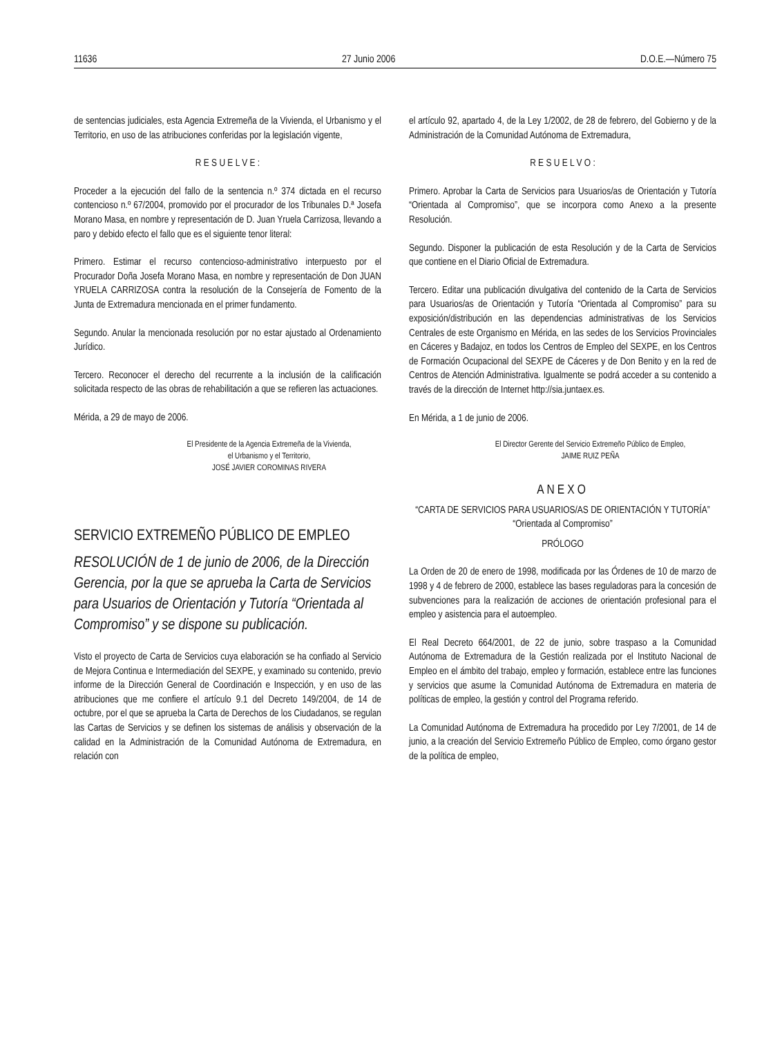11636 27 Junio 2006 D.O.E.—Número 75
de sentencias judiciales, esta Agencia Extremeña de la Vivienda, el Urbanismo y el Territorio, en uso de las atribuciones conferidas por la legislación vigente,
R E S U E L V E :
Proceder a la ejecución del fallo de la sentencia n.º 374 dictada en el recurso contencioso n.º 67/2004, promovido por el procurador de los Tribunales D.ª Josefa Morano Masa, en nombre y representación de D. Juan Yruela Carrizosa, llevando a paro y debido efecto el fallo que es el siguiente tenor literal:
Primero. Estimar el recurso contencioso-administrativo interpuesto por el Procurador Doña Josefa Morano Masa, en nombre y representación de Don JUAN YRUELA CARRIZOSA contra la resolución de la Consejería de Fomento de la Junta de Extremadura mencionada en el primer fundamento.
Segundo. Anular la mencionada resolución por no estar ajustado al Ordenamiento Jurídico.
Tercero. Reconocer el derecho del recurrente a la inclusión de la calificación solicitada respecto de las obras de rehabilitación a que se refieren las actuaciones.
Mérida, a 29 de mayo de 2006.
El Presidente de la Agencia Extremeña de la Vivienda,
el Urbanismo y el Territorio,
JOSÉ JAVIER COROMINAS RIVERA
SERVICIO EXTREMEÑO PÚBLICO DE EMPLEO
RESOLUCIÓN de 1 de junio de 2006, de la Dirección Gerencia, por la que se aprueba la Carta de Servicios para Usuarios de Orientación y Tutoría “Orientada al Compromiso” y se dispone su publicación.
Visto el proyecto de Carta de Servicios cuya elaboración se ha confiado al Servicio de Mejora Continua e Intermediación del SEXPE, y examinado su contenido, previo informe de la Dirección General de Coordinación e Inspección, y en uso de las atribuciones que me confiere el artículo 9.1 del Decreto 149/2004, de 14 de octubre, por el que se aprueba la Carta de Derechos de los Ciudadanos, se regulan las Cartas de Servicios y se definen los sistemas de análisis y observación de la calidad en la Administración de la Comunidad Autónoma de Extremadura, en relación con
el artículo 92, apartado 4, de la Ley 1/2002, de 28 de febrero, del Gobierno y de la Administración de la Comunidad Autónoma de Extremadura,
R E S U E L V O :
Primero. Aprobar la Carta de Servicios para Usuarios/as de Orientación y Tutoría “Orientada al Compromiso”, que se incorpora como Anexo a la presente Resolución.
Segundo. Disponer la publicación de esta Resolución y de la Carta de Servicios que contiene en el Diario Oficial de Extremadura.
Tercero. Editar una publicación divulgativa del contenido de la Carta de Servicios para Usuarios/as de Orientación y Tutoría “Orientada al Compromiso” para su exposición/distribución en las dependencias administrativas de los Servicios Centrales de este Organismo en Mérida, en las sedes de los Servicios Provinciales en Cáceres y Badajoz, en todos los Centros de Empleo del SEXPE, en los Centros de Formación Ocupacional del SEXPE de Cáceres y de Don Benito y en la red de Centros de Atención Administrativa. Igualmente se podrá acceder a su contenido a través de la dirección de Internet http://sia.juntaex.es.
En Mérida, a 1 de junio de 2006.
El Director Gerente del Servicio Extremeño Público de Empleo,
JAIME RUIZ PEÑA
ANEXO
“CARTA DE SERVICIOS PARA USUARIOS/AS DE ORIENTACIÓN Y TUTORÍA”
“Orientada al Compromiso”
PRÓLOGO
La Orden de 20 de enero de 1998, modificada por las Órdenes de 10 de marzo de 1998 y 4 de febrero de 2000, establece las bases reguladoras para la concesión de subvenciones para la realización de acciones de orientación profesional para el empleo y asistencia para el autoempleo.
El Real Decreto 664/2001, de 22 de junio, sobre traspaso a la Comunidad Autónoma de Extremadura de la Gestión realizada por el Instituto Nacional de Empleo en el ámbito del trabajo, empleo y formación, establece entre las funciones y servicios que asume la Comunidad Autónoma de Extremadura en materia de políticas de empleo, la gestión y control del Programa referido.
La Comunidad Autónoma de Extremadura ha procedido por Ley 7/2001, de 14 de junio, a la creación del Servicio Extremeño Público de Empleo, como órgano gestor de la política de empleo,